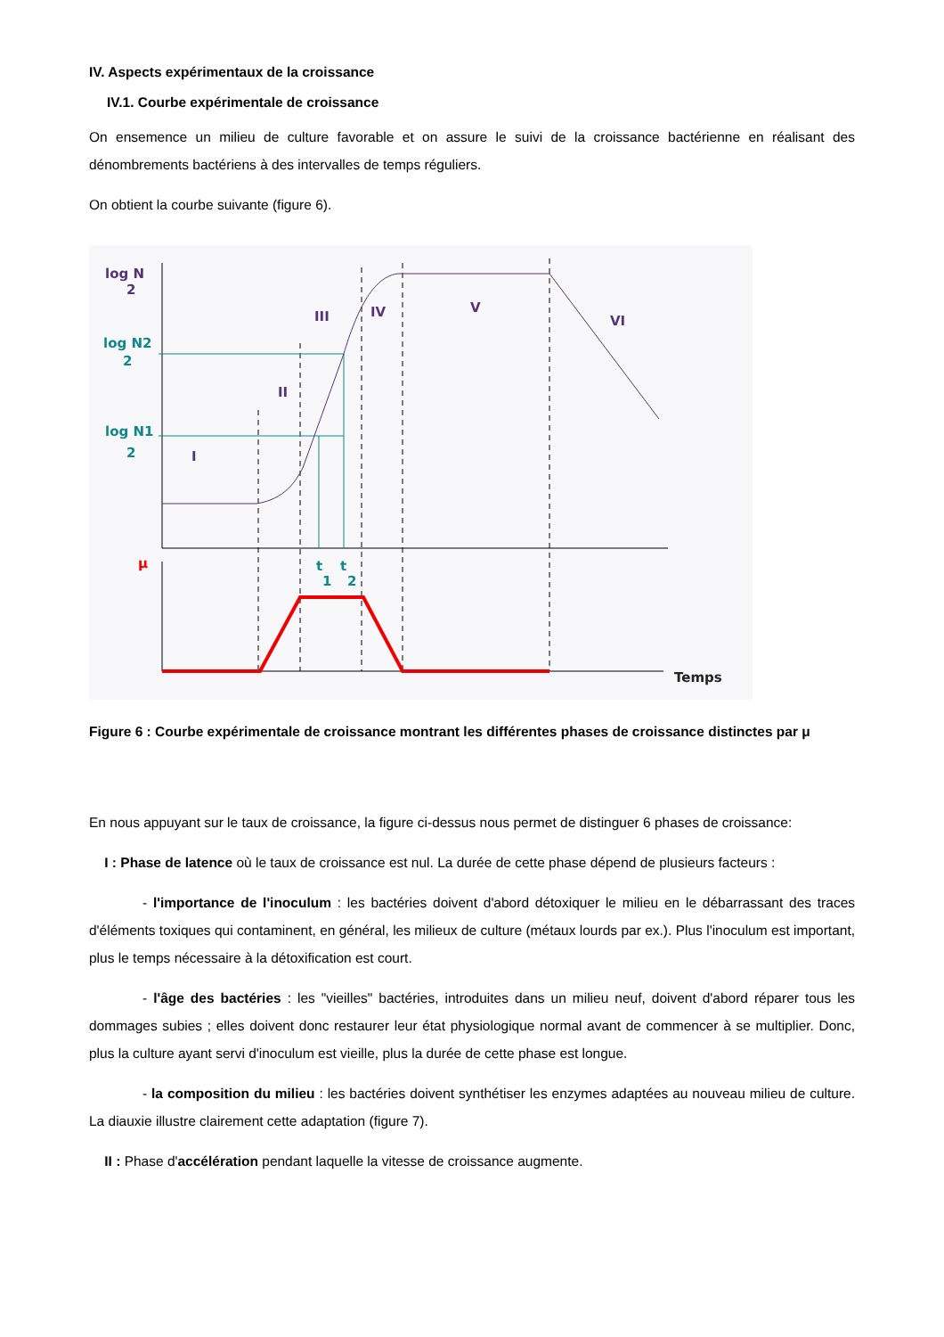IV. Aspects expérimentaux de la croissance
IV.1. Courbe expérimentale de croissance
On ensemence un milieu de culture favorable et on assure le suivi de la croissance bactérienne en réalisant des dénombrements bactériens à des intervalles de temps réguliers.
On obtient la courbe suivante (figure 6).
log N
2
III
IV
V
VI
II
I
log N2
2
log N1
2
t
1
t
2
μ
Temps
Figure 6 : Courbe expérimentale de croissance montrant les différentes phases de croissance distinctes par μ
En nous appuyant sur le taux de croissance, la figure ci-dessus nous permet de distinguer 6 phases de croissance:
I : Phase de latence où le taux de croissance est nul. La durée de cette phase dépend de plusieurs facteurs :
- l'importance de l'inoculum : les bactéries doivent d'abord détoxiquer le milieu en le débarrassant des traces d'éléments toxiques qui contaminent, en général, les milieux de culture (métaux lourds par ex.). Plus l'inoculum est important, plus le temps nécessaire à la détoxification est court.
- l'âge des bactéries : les "vieilles" bactéries, introduites dans un milieu neuf, doivent d'abord réparer tous les dommages subies ; elles doivent donc restaurer leur état physiologique normal avant de commencer à se multiplier. Donc, plus la culture ayant servi d'inoculum est vieille, plus la durée de cette phase est longue.
- la composition du milieu : les bactéries doivent synthétiser les enzymes adaptées au nouveau milieu de culture. La diauxie illustre clairement cette adaptation (figure 7).
II : Phase d'accélération pendant laquelle la vitesse de croissance augmente.